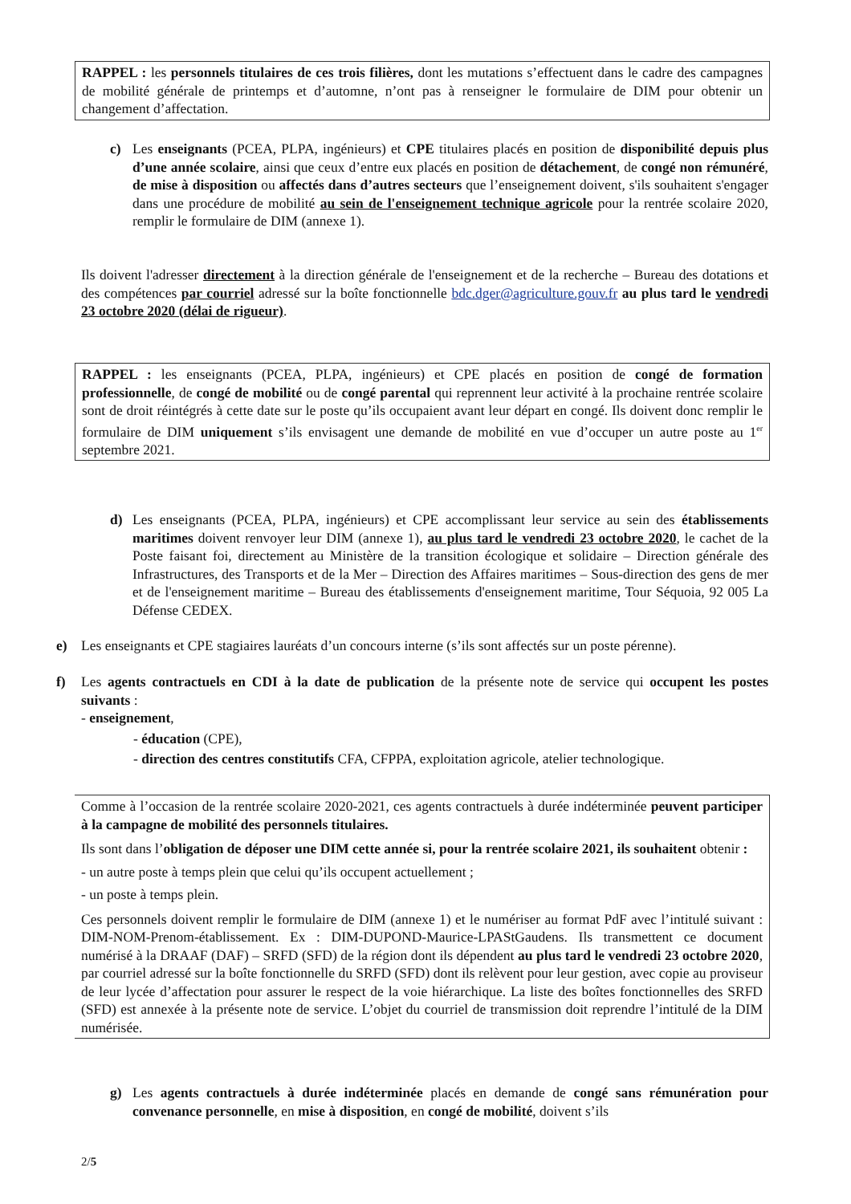RAPPEL : les personnels titulaires de ces trois filières, dont les mutations s’effectuent dans le cadre des campagnes de mobilité générale de printemps et d’automne, n’ont pas à renseigner le formulaire de DIM pour obtenir un changement d’affectation.
c) Les enseignants (PCEA, PLPA, ingénieurs) et CPE titulaires placés en position de disponibilité depuis plus d’une année scolaire, ainsi que ceux d’entre eux placés en position de détachement, de congé non rémunéré, de mise à disposition ou affectés dans d’autres secteurs que l’enseignement doivent, s'ils souhaitent s'engager dans une procédure de mobilité au sein de l'enseignement technique agricole pour la rentrée scolaire 2020, remplir le formulaire de DIM (annexe 1).
Ils doivent l'adresser directement à la direction générale de l'enseignement et de la recherche – Bureau des dotations et des compétences par courriel adressé sur la boîte fonctionnelle bdc.dger@agriculture.gouv.fr au plus tard le vendredi 23 octobre 2020 (délai de rigueur).
RAPPEL : les enseignants (PCEA, PLPA, ingénieurs) et CPE placés en position de congé de formation professionnelle, de congé de mobilité ou de congé parental qui reprennent leur activité à la prochaine rentrée scolaire sont de droit réintégrés à cette date sur le poste qu’ils occupaient avant leur départ en congé. Ils doivent donc remplir le formulaire de DIM uniquement s’ils envisagent une demande de mobilité en vue d’occuper un autre poste au 1<sup>er</sup> septembre 2021.
d) Les enseignants (PCEA, PLPA, ingénieurs) et CPE accomplissant leur service au sein des établissements maritimes doivent renvoyer leur DIM (annexe 1), au plus tard le vendredi 23 octobre 2020, le cachet de la Poste faisant foi, directement au Ministère de la transition écologique et solidaire – Direction générale des Infrastructures, des Transports et de la Mer – Direction des Affaires maritimes – Sous-direction des gens de mer et de l'enseignement maritime – Bureau des établissements d'enseignement maritime, Tour Séquoia, 92 005 La Défense CEDEX.
e) Les enseignants et CPE stagiaires lauréats d’un concours interne (s’ils sont affectés sur un poste pérenne).
f) Les agents contractuels en CDI à la date de publication de la présente note de service qui occupent les postes suivants :
- enseignement,
- éducation (CPE),
- direction des centres constitutifs CFA, CFPPA, exploitation agricole, atelier technologique.
Comme à l’occasion de la rentrée scolaire 2020-2021, ces agents contractuels à durée indéterminée peuvent participer à la campagne de mobilité des personnels titulaires.
Ils sont dans l’obligation de déposer une DIM cette année si, pour la rentrée scolaire 2021, ils souhaitent obtenir :
- un autre poste à temps plein que celui qu’ils occupent actuellement ;
- un poste à temps plein.
Ces personnels doivent remplir le formulaire de DIM (annexe 1) et le numériser au format PdF avec l’intitulé suivant : DIM-NOM-Prenom-établissement. Ex : DIM-DUPOND-Maurice-LPAStGaudens. Ils transmettent ce document numérisé à la DRAAF (DAF) – SRFD (SFD) de la région dont ils dépendent au plus tard le vendredi 23 octobre 2020, par courriel adressé sur la boîte fonctionnelle du SRFD (SFD) dont ils relèvent pour leur gestion, avec copie au proviseur de leur lycée d’affectation pour assurer le respect de la voie hiérarchique. La liste des boîtes fonctionnelles des SRFD (SFD) est annexée à la présente note de service. L’objet du courriel de transmission doit reprendre l’intitulé de la DIM numérisée.
g) Les agents contractuels à durée indéterminée placés en demande de congé sans rémunération pour convenance personnelle, en mise à disposition, en congé de mobilité, doivent s’ils
2/5